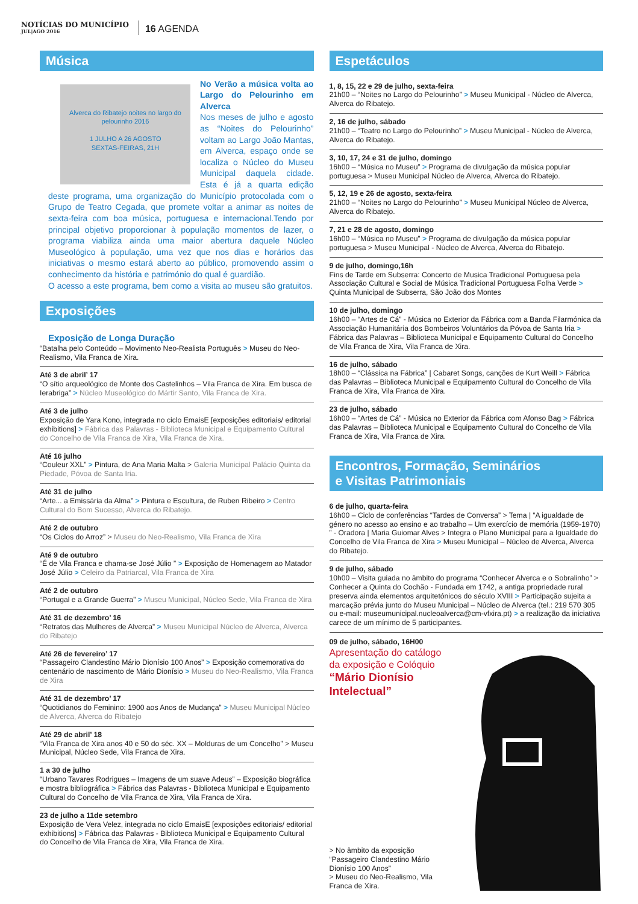NOTÍCIAS DO MUNICÍPIO
JUL|AGO 2016
16 AGENDA
Música
Alverca do Ribatejo noites no largo do pelourinho 2016
1 JULHO A 26 AGOSTO
SEXTAS-FEIRAS, 21H
No Verão a música volta ao Largo do Pelourinho em Alverca
Nos meses de julho e agosto as “Noites do Pelourinho” voltam ao Largo João Mantas, em Alverca, espaço onde se localiza o Núcleo do Museu Municipal daquela cidade. Esta é já a quarta edição deste programa, uma organização do Município protocolada com o Grupo de Teatro Cegada, que promete voltar a animar as noites de sexta-feira com boa música, portuguesa e internacional.Tendo por principal objetivo proporcionar à população momentos de lazer, o programa viabiliza ainda uma maior abertura daquele Núcleo Museológico à população, uma vez que nos dias e horários das iniciativas o mesmo estará aberto ao público, promovendo assim o conhecimento da história e património do qual é guardião.
O acesso a este programa, bem como a visita ao museu são gratuitos.
Exposições
Exposição de Longa Duração
“Batalha pelo Conteúdo – Movimento Neo-Realista Português > Museu do Neo-Realismo, Vila Franca de Xira.
Até 3 de abril’ 17
“O sítio arqueológico de Monte dos Castelinhos – Vila Franca de Xira. Em busca de Ierabriga” > Núcleo Museológico do Mártir Santo, Vila Franca de Xira.
Até 3 de julho
Exposição de Yara Kono, integrada no ciclo EmaisE [exposições editoriais/ editorial exhibitions] > Fábrica das Palavras - Biblioteca Municipal e Equipamento Cultural do Concelho de Vila Franca de Xira, Vila Franca de Xira.
Até 16 julho
“Couleur XXL” > Pintura, de Ana Maria Malta > Galeria Municipal Palácio Quinta da Piedade, Póvoa de Santa Iria.
Até 31 de julho
“Arte... a Emissária da Alma” > Pintura e Escultura, de Ruben Ribeiro > Centro Cultural do Bom Sucesso, Alverca do Ribatejo.
Até 2 de outubro
“Os Ciclos do Arroz” > Museu do Neo-Realismo, Vila Franca de Xira
Até 9 de outubro
“É de Vila Franca e chama-se José Júlio ” > Exposição de Homenagem ao Matador José Júlio > Celeiro da Patriarcal, Vila Franca de Xira
Até 2 de outubro
“Portugal e a Grande Guerra” > Museu Municipal, Núcleo Sede, Vila Franca de Xira
Até 31 de dezembro’ 16
“Retratos das Mulheres de Alverca” > Museu Municipal Núcleo de Alverca, Alverca do Ribatejo
Até 26 de fevereiro’ 17
“Passageiro Clandestino Mário Dionísio 100 Anos” > Exposição comemorativa do centenário de nascimento de Mário Dionísio > Museu do Neo-Realismo, Vila Franca de Xira
Até 31 de dezembro’ 17
“Quotidianos do Feminino: 1900 aos Anos de Mudança” > Museu Municipal Núcleo de Alverca, Alverca do Ribatejo
Até 29 de abril’ 18
“Vila Franca de Xira anos 40 e 50 do séc. XX – Molduras de um Concelho” > Museu Municipal, Núcleo Sede, Vila Franca de Xira.
1 a 30 de julho
“Urbano Tavares Rodrigues – Imagens de um suave Adeus” – Exposição biográfica e mostra bibliográfica > Fábrica das Palavras - Biblioteca Municipal e Equipamento Cultural do Concelho de Vila Franca de Xira, Vila Franca de Xira.
23 de julho a 11de setembro
Exposição de Vera Velez, integrada no ciclo EmaisE [exposições editoriais/ editorial exhibitions] > Fábrica das Palavras - Biblioteca Municipal e Equipamento Cultural do Concelho de Vila Franca de Xira, Vila Franca de Xira.
Espetáculos
1, 8, 15, 22 e 29 de julho, sexta-feira
21h00 – “Noites no Largo do Pelourinho” > Museu Municipal - Núcleo de Alverca, Alverca do Ribatejo.
2, 16 de julho, sábado
21h00 – “Teatro no Largo do Pelourinho” > Museu Municipal - Núcleo de Alverca, Alverca do Ribatejo.
3, 10, 17, 24 e 31 de julho, domingo
16h00 – “Música no Museu” > Programa de divulgação da música popular portuguesa > Museu Municipal Núcleo de Alverca, Alverca do Ribatejo.
5, 12, 19 e 26 de agosto, sexta-feira
21h00 – “Noites no Largo do Pelourinho” > Museu Municipal Núcleo de Alverca, Alverca do Ribatejo.
7, 21 e 28 de agosto, domingo
16h00 – “Música no Museu” > Programa de divulgação da música popular portuguesa > Museu Municipal - Núcleo de Alverca, Alverca do Ribatejo.
9 de julho, domingo,16h
Fins de Tarde em Subserra: Concerto de Musica Tradicional Portuguesa pela Associação Cultural e Social de Música Tradicional Portuguesa Folha Verde > Quinta Municipal de Subserra, São João dos Montes
10 de julho, domingo
16h00 – “Artes de Cá” - Música no Exterior da Fábrica com a Banda Filarmónica da Associação Humanitária dos Bombeiros Voluntários da Póvoa de Santa Iria > Fábrica das Palavras – Biblioteca Municipal e Equipamento Cultural do Concelho de Vila Franca de Xira, Vila Franca de Xira.
16 de julho, sábado
18h00 – “Clássica na Fábrica” | Cabaret Songs, canções de Kurt Weill > Fábrica das Palavras – Biblioteca Municipal e Equipamento Cultural do Concelho de Vila Franca de Xira, Vila Franca de Xira.
23 de julho, sábado
16h00 – “Artes de Cá” - Música no Exterior da Fábrica com Afonso Bag > Fábrica das Palavras – Biblioteca Municipal e Equipamento Cultural do Concelho de Vila Franca de Xira, Vila Franca de Xira.
Encontros, Formação, Seminários
e Visitas Patrimoniais
6 de julho, quarta-feira
16h00 – Ciclo de conferências “Tardes de Conversa” > Tema | “A igualdade de género no acesso ao ensino e ao trabalho – Um exercício de memória (1959-1970) ” - Oradora | Maria Guiomar Alves > Integra o Plano Municipal para a Igualdade do Concelho de Vila Franca de Xira > Museu Municipal – Núcleo de Alverca, Alverca do Ribatejo.
9 de julho, sábado
10h00 – Visita guiada no âmbito do programa “Conhecer Alverca e o Sobralinho” > Conhecer a Quinta do Cochão - Fundada em 1742, a antiga propriedade rural preserva ainda elementos arquitetónicos do século XVIII > Participação sujeita a marcação prévia junto do Museu Municipal – Núcleo de Alverca (tel.: 219 570 305 ou e-mail: museumunicipal.nucleoalverca@cm-vfxira.pt) > a realização da iniciativa carece de um mínimo de 5 participantes.
09 de julho, sábado, 16H00
Apresentação do catálogo da exposição e Colóquio
“Mário Dionísio Intelectual”
> No âmbito da exposição “Passageiro Clandestino Mário Dionísio 100 Anos”
> Museu do Neo-Realismo, Vila Franca de Xira.